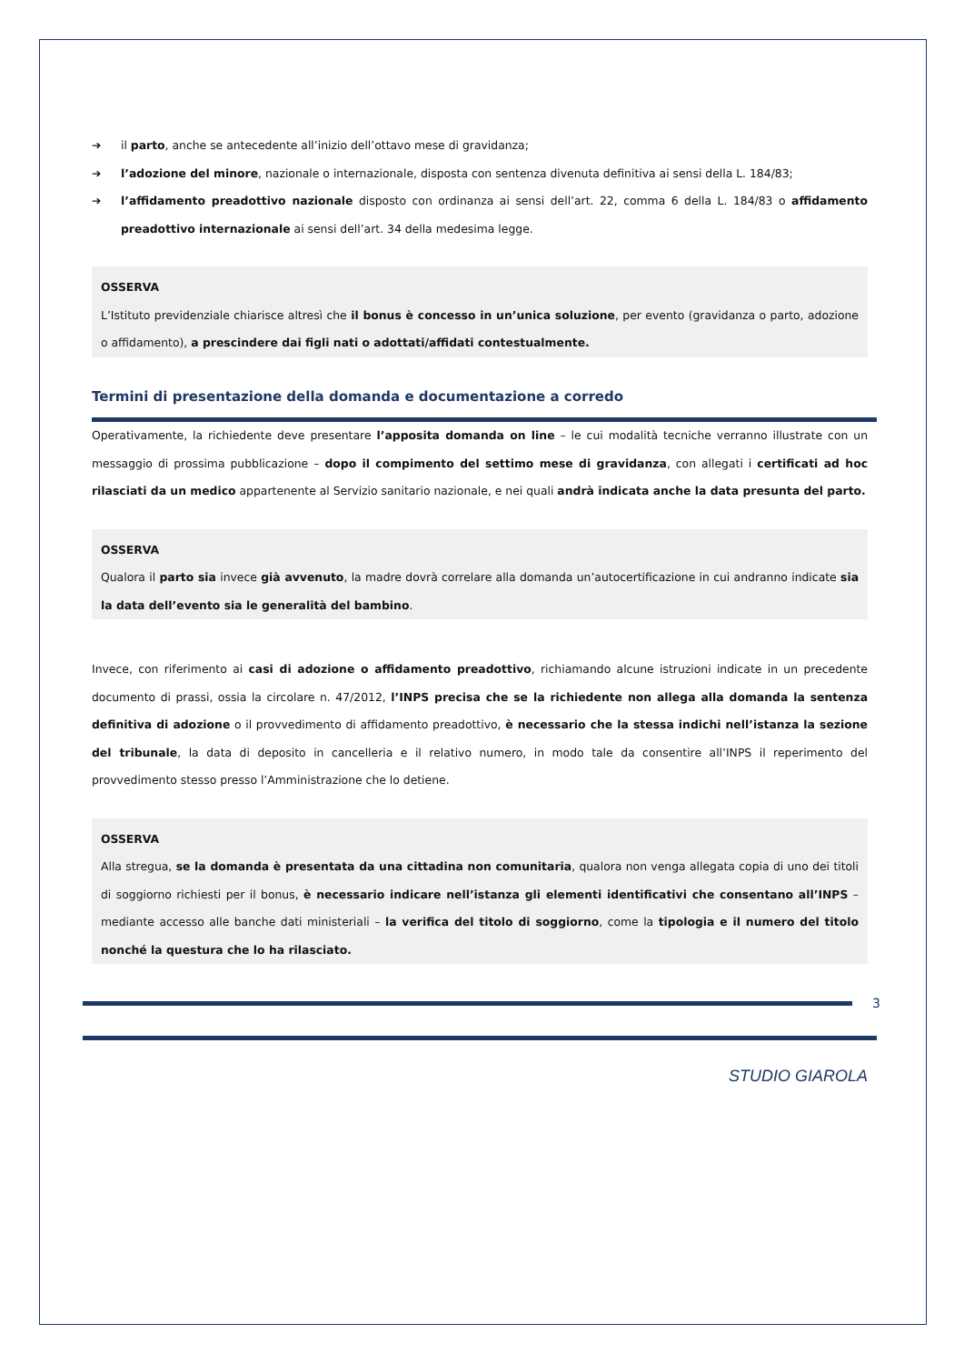➔ il parto, anche se antecedente all’inizio dell’ottavo mese di gravidanza;
➔ l’adozione del minore, nazionale o internazionale, disposta con sentenza divenuta definitiva ai sensi della L. 184/83;
➔ l’affidamento preadottivo nazionale disposto con ordinanza ai sensi dell’art. 22, comma 6 della L. 184/83 o affidamento preadottivo internazionale ai sensi dell’art. 34 della medesima legge.
OSSERVA
L’Istituto previdenziale chiarisce altresì che il bonus è concesso in un’unica soluzione, per evento (gravidanza o parto, adozione o affidamento), a prescindere dai figli nati o adottati/affidati contestualmente.
Termini di presentazione della domanda e documentazione a corredo
Operativamente, la richiedente deve presentare l’apposita domanda on line – le cui modalità tecniche verranno illustrate con un messaggio di prossima pubblicazione – dopo il compimento del settimo mese di gravidanza, con allegati i certificati ad hoc rilasciati da un medico appartenente al Servizio sanitario nazionale, e nei quali andrà indicata anche la data presunta del parto.
OSSERVA
Qualora il parto sia invece già avvenuto, la madre dovrà correlare alla domanda un’autocertificazione in cui andranno indicate sia la data dell’evento sia le generalità del bambino.
Invece, con riferimento ai casi di adozione o affidamento preadottivo, richiamando alcune istruzioni indicate in un precedente documento di prassi, ossia la circolare n. 47/2012, l’INPS precisa che se la richiedente non allega alla domanda la sentenza definitiva di adozione o il provvedimento di affidamento preadottivo, è necessario che la stessa indichi nell’istanza la sezione del tribunale, la data di deposito in cancelleria e il relativo numero, in modo tale da consentire all’INPS il reperimento del provvedimento stesso presso l’Amministrazione che lo detiene.
OSSERVA
Alla stregua, se la domanda è presentata da una cittadina non comunitaria, qualora non venga allegata copia di uno dei titoli di soggiorno richiesti per il bonus, è necessario indicare nell’istanza gli elementi identificativi che consentano all’INPS – mediante accesso alle banche dati ministeriali – la verifica del titolo di soggiorno, come la tipologia e il numero del titolo nonché la questura che lo ha rilasciato.
3
STUDIO GIAROLA